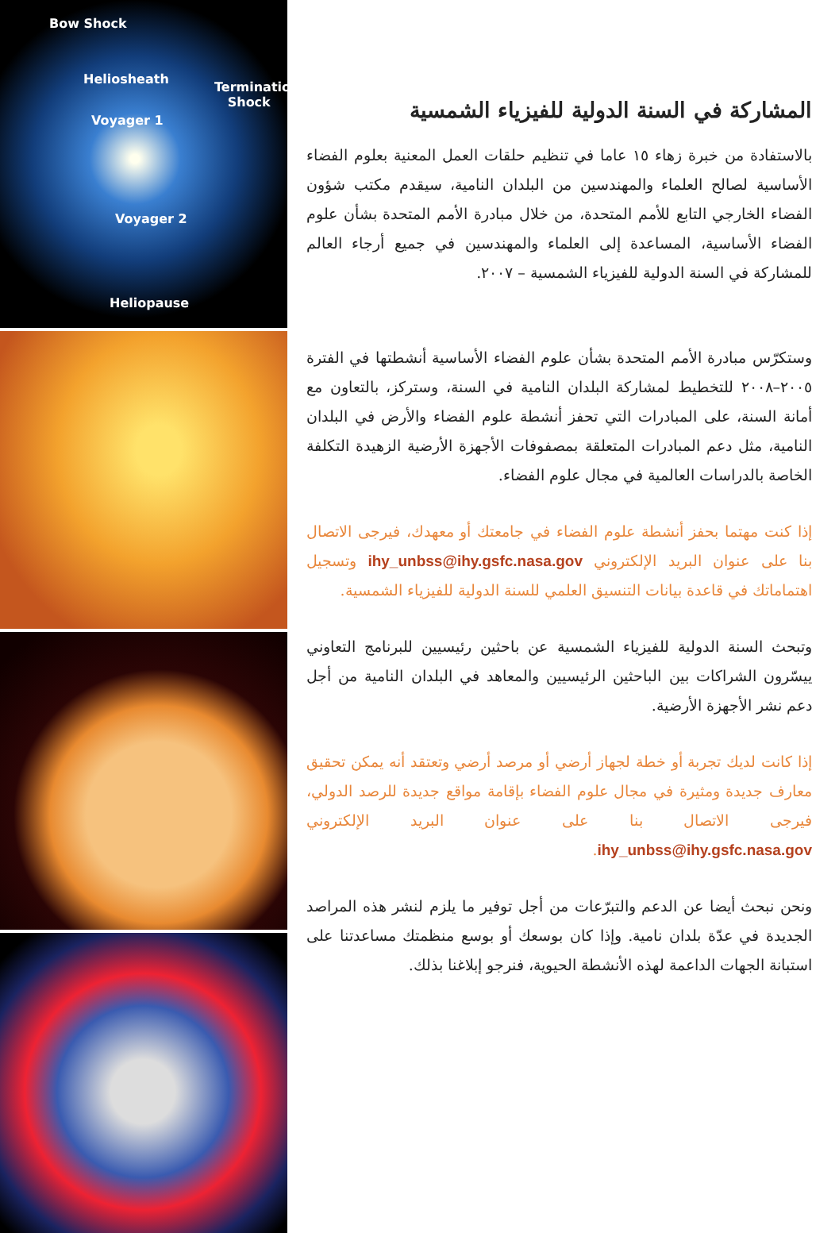Bow Shock
Heliosheath
Termination
Shock
Voyager 1
Voyager 2
Heliopause
المشاركة في السنة الدولية للفيزياء الشمسية
بالاستفادة من خبرة زهاء ١٥ عاما في تنظيم حلقات العمل المعنية بعلوم الفضاء الأساسية لصالح العلماء والمهندسين من البلدان النامية، سيقدم مكتب شؤون الفضاء الخارجي التابع للأمم المتحدة، من خلال مبادرة الأمم المتحدة بشأن علوم الفضاء الأساسية، المساعدة إلى العلماء والمهندسين في جميع أرجاء العالم للمشاركة في السنة الدولية للفيزياء الشمسية – ٢٠٠٧.
وستكرّس مبادرة الأمم المتحدة بشأن علوم الفضاء الأساسية أنشطتها في الفترة ٢٠٠٥–٢٠٠٨ للتخطيط لمشاركة البلدان النامية في السنة، وستركز، بالتعاون مع أمانة السنة، على المبادرات التي تحفز أنشطة علوم الفضاء والأرض في البلدان النامية، مثل دعم المبادرات المتعلقة بمصفوفات الأجهزة الأرضية الزهيدة التكلفة الخاصة بالدراسات العالمية في مجال علوم الفضاء.
إذا كنت مهتما بحفز أنشطة علوم الفضاء في جامعتك أو معهدك، فيرجى الاتصال بنا على عنوان البريد الإلكتروني ihy_unbss@ihy.gsfc.nasa.gov وتسجيل اهتماماتك في قاعدة بيانات التنسيق العلمي للسنة الدولية للفيزياء الشمسية.
وتبحث السنة الدولية للفيزياء الشمسية عن باحثين رئيسيين للبرنامج التعاوني ييسّرون الشراكات بين الباحثين الرئيسيين والمعاهد في البلدان النامية من أجل دعم نشر الأجهزة الأرضية.
إذا كانت لديك تجربة أو خطة لجهاز أرضي أو مرصد أرضي وتعتقد أنه يمكن تحقيق معارف جديدة ومثيرة في مجال علوم الفضاء بإقامة مواقع جديدة للرصد الدولي، فيرجى الاتصال بنا على عنوان البريد الإلكتروني ihy_unbss@ihy.gsfc.nasa.gov.
ونحن نبحث أيضا عن الدعم والتبرّعات من أجل توفير ما يلزم لنشر هذه المراصد الجديدة في عدّة بلدان نامية. وإذا كان بوسعك أو بوسع منظمتك مساعدتنا على استبانة الجهات الداعمة لهذه الأنشطة الحيوية، فنرجو إبلاغنا بذلك.